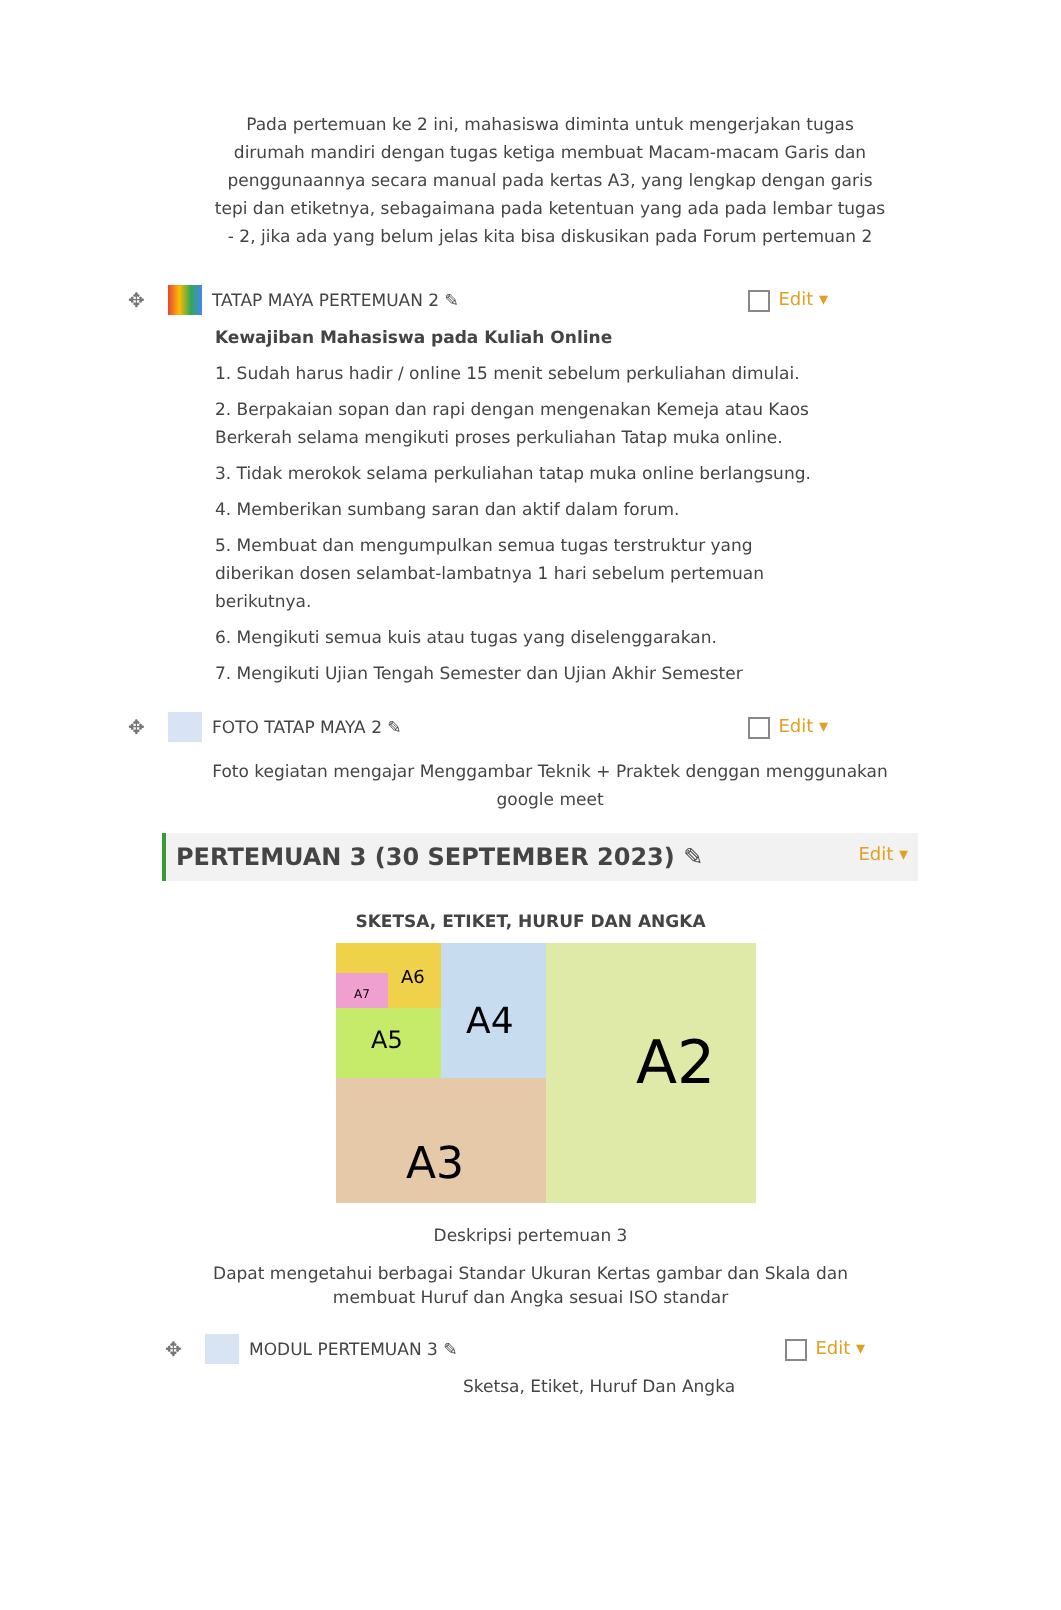Pada pertemuan ke 2 ini, mahasiswa diminta untuk mengerjakan tugas dirumah mandiri dengan tugas ketiga membuat Macam-macam Garis dan penggunaannya secara manual pada kertas A3, yang lengkap dengan garis tepi dan etiketnya, sebagaimana pada ketentuan yang ada pada lembar tugas - 2, jika ada yang belum jelas kita bisa diskusikan pada Forum pertemuan 2
✥ TATAP MAYA PERTEMUAN 2 ✎ Edit ▾
Kewajiban Mahasiswa pada Kuliah Online
1. Sudah harus hadir / online 15 menit sebelum perkuliahan dimulai.
2. Berpakaian sopan dan rapi dengan mengenakan Kemeja atau Kaos Berkerah selama mengikuti proses perkuliahan Tatap muka online.
3. Tidak merokok selama perkuliahan tatap muka online berlangsung.
4. Memberikan sumbang saran dan aktif dalam forum.
5. Membuat dan mengumpulkan semua tugas terstruktur yang diberikan dosen selambat-lambatnya 1 hari sebelum pertemuan berikutnya.
6. Mengikuti semua kuis atau tugas yang diselenggarakan.
7. Mengikuti Ujian Tengah Semester dan Ujian Akhir Semester
✥ FOTO TATAP MAYA 2 ✎ Edit ▾
Foto kegiatan mengajar Menggambar Teknik + Praktek denggan menggunakan google meet
PERTEMUAN 3 (30 SEPTEMBER 2023) ✎ Edit ▾
SKETSA, ETIKET, HURUF DAN ANGKA
A2
A3
A4
A5
A6
A7
Deskripsi pertemuan 3
Dapat mengetahui berbagai Standar Ukuran Kertas gambar dan Skala dan
membuat Huruf dan Angka sesuai ISO standar
✥ MODUL PERTEMUAN 3 ✎ Edit ▾
Sketsa, Etiket, Huruf Dan Angka